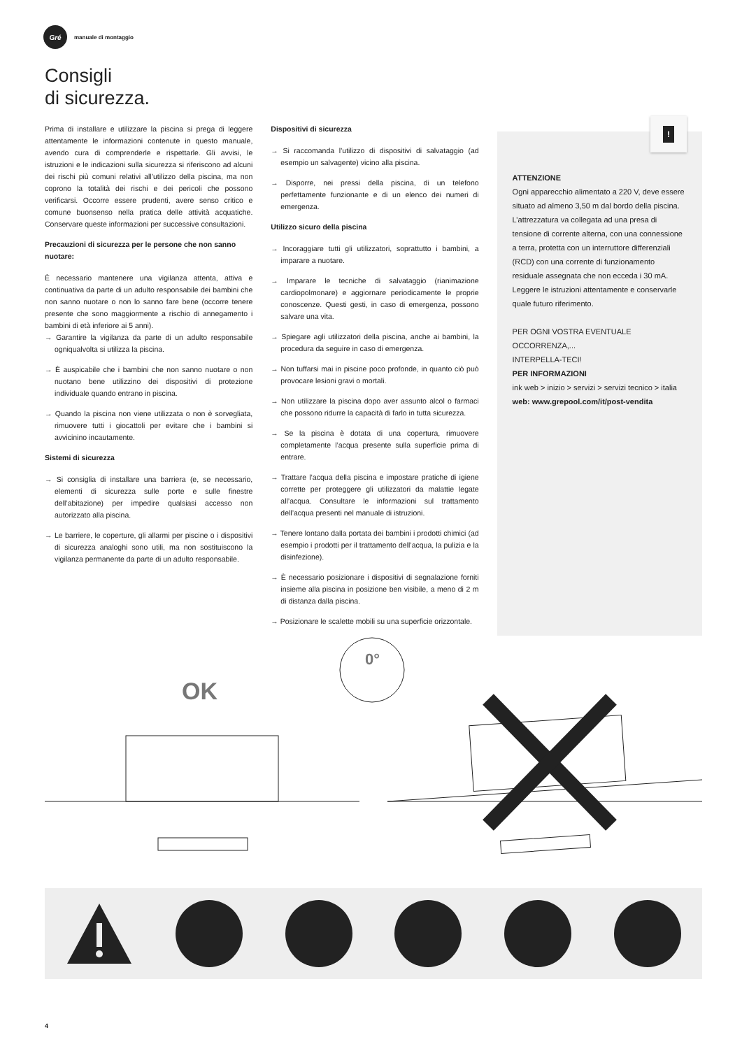Gré
manuale di montaggio
Consigli
di sicurezza.
Prima di installare e utilizzare la piscina si prega di leggere attentamente le informazioni contenute in questo manuale, avendo cura di comprenderle e rispettarle. Gli avvisi, le istruzioni e le indicazioni sulla sicurezza si riferiscono ad alcuni dei rischi più comuni relativi all’utilizzo della piscina, ma non coprono la totalità dei rischi e dei pericoli che possono verificarsi. Occorre essere prudenti, avere senso critico e comune buonsenso nella pratica delle attività acquatiche. Conservare queste informazioni per successive consultazioni.
Precauzioni di sicurezza per le persone che non sanno nuotare:
È necessario mantenere una vigilanza attenta, attiva e continuativa da parte di un adulto responsabile dei bambini che non sanno nuotare o non lo sanno fare bene (occorre tenere presente che sono maggiormente a rischio di annegamento i bambini di età inferiore ai 5 anni).
→ Garantire la vigilanza da parte di un adulto responsabile ogniqualvolta si utilizza la piscina.
→ È auspicabile che i bambini che non sanno nuotare o non nuotano bene utilizzino dei dispositivi di protezione individuale quando entrano in piscina.
→ Quando la piscina non viene utilizzata o non è sorvegliata, rimuovere tutti i giocattoli per evitare che i bambini si avvicinino incautamente.
Sistemi di sicurezza
→ Si consiglia di installare una barriera (e, se necessario, elementi di sicurezza sulle porte e sulle finestre dell’abitazione) per impedire qualsiasi accesso non autorizzato alla piscina.
→ Le barriere, le coperture, gli allarmi per piscine o i dispositivi di sicurezza analoghi sono utili, ma non sostituiscono la vigilanza permanente da parte di un adulto responsabile.
Dispositivi di sicurezza
→ Si raccomanda l’utilizzo di dispositivi di salvataggio (ad esempio un salvagente) vicino alla piscina.
→ Disporre, nei pressi della piscina, di un telefono perfettamente funzionante e di un elenco dei numeri di emergenza.
Utilizzo sicuro della piscina
→ Incoraggiare tutti gli utilizzatori, soprattutto i bambini, a imparare a nuotare.
→ Imparare le tecniche di salvataggio (rianimazione cardiopolmonare) e aggiornare periodicamente le proprie conoscenze. Questi gesti, in caso di emergenza, possono salvare una vita.
→ Spiegare agli utilizzatori della piscina, anche ai bambini, la procedura da seguire in caso di emergenza.
→ Non tuffarsi mai in piscine poco profonde, in quanto ciò può provocare lesioni gravi o mortali.
→ Non utilizzare la piscina dopo aver assunto alcol o farmaci che possono ridurre la capacità di farlo in tutta sicurezza.
→ Se la piscina è dotata di una copertura, rimuovere completamente l’acqua presente sulla superficie prima di entrare.
→ Trattare l’acqua della piscina e impostare pratiche di igiene corrette per proteggere gli utilizzatori da malattie legate all’acqua. Consultare le informazioni sul trattamento dell’acqua presenti nel manuale di istruzioni.
→ Tenere lontano dalla portata dei bambini i prodotti chimici (ad esempio i prodotti per il trattamento dell’acqua, la pulizia e la disinfezione).
→ È necessario posizionare i dispositivi di segnalazione forniti insieme alla piscina in posizione ben visibile, a meno di 2 m di distanza dalla piscina.
→ Posizionare le scalette mobili su una superficie orizzontale.
!
ATTENZIONE
Ogni apparecchio alimentato a 220 V, deve essere situato ad almeno 3,50 m dal bordo della piscina.
L’attrezzatura va collegata ad una presa di tensione di corrente alterna, con una connessione a terra, protetta con un interruttore differenziali (RCD) con una corrente di funzionamento residuale assegnata che non ecceda i 30 mA.
Leggere le istruzioni attentamente e conservarle quale futuro riferimento.
PER OGNI VOSTRA EVENTUALE OCCORRENZA,...
INTERPELLA-TECI!
PER INFORMAZIONI
ink web > inizio > servizi > servizi tecnico > italia
web: www.grepool.com/it/post-vendita
OK
0°
4